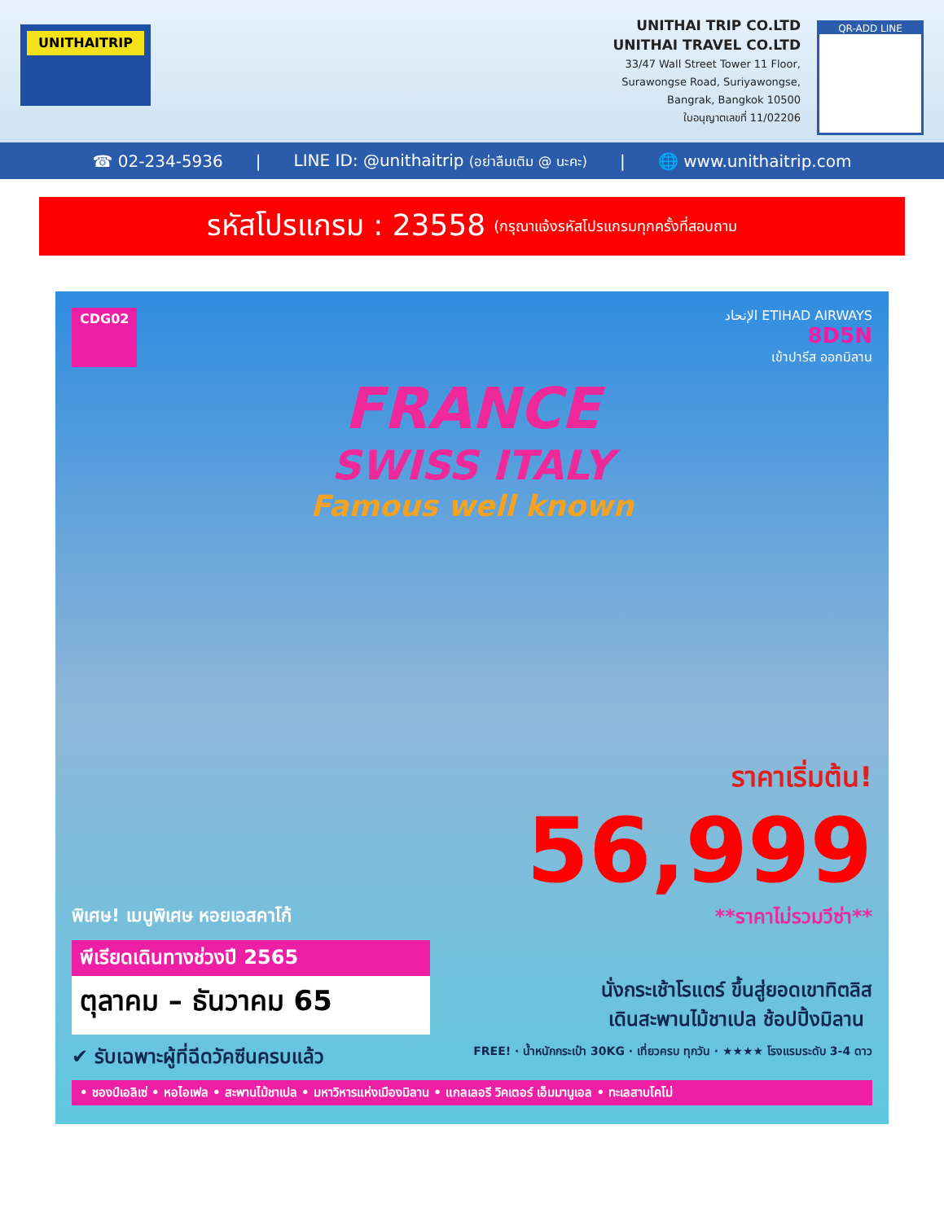UNITHAITRIP
UNITHAI TRIP CO.LTD
UNITHAI TRAVEL CO.LTD
33/47 Wall Street Tower 11 Floor,
Surawongse Road, Suriyawongse,
Bangrak, Bangkok 10500
ใบอนุญาตเลขที่ 11/02206
QR-ADD LINE
☎ 02-234-5936 | LINE ID: @unithaitrip (อย่าลืมเติม @ นะคะ) | 🌐 www.unithaitrip.com
รหัสโปรแกรม : 23558 (กรุณาแจ้งรหัสโปรแกรมทุกครั้งที่สอบถาม
CDG02 الإتحاد ETIHAD AIRWAYS
8D5N
เข้าปารีส ออกมิลาน
FRANCE
SWISS ITALY
Famous well known
ราคาเริ่มต้น!
56,999
พิเศษ! เมนูพิเศษ หอยเอสคาโก้ **ราคาไม่รวมวีซ่า**
พีเรียดเดินทางช่วงปี 2565
ตุลาคม – ธันวาคม 65
นั่งกระเช้าโรแตร์ ขึ้นสู่ยอดเขาทิตลิส
เดินสะพานไม้ชาเปล ช้อปปิ้งมิลาน
✔ รับเฉพาะผู้ที่ฉีดวัคซีนครบแล้ว
FREE! · น้ำหนักกระเป๋า 30KG · เที่ยวครบ ทุกวัน · ★★★★ โรงแรมระดับ 3-4 ดาว
• ชองป์เอลิเซ่ • หอไอเฟล • สะพานไม้ชาเปล • มหาวิหารแห่งเมืองมิลาน • แกลเลอรี วิคเตอร์ เอ็มมานูเอล • ทะเลสาบโคโม่